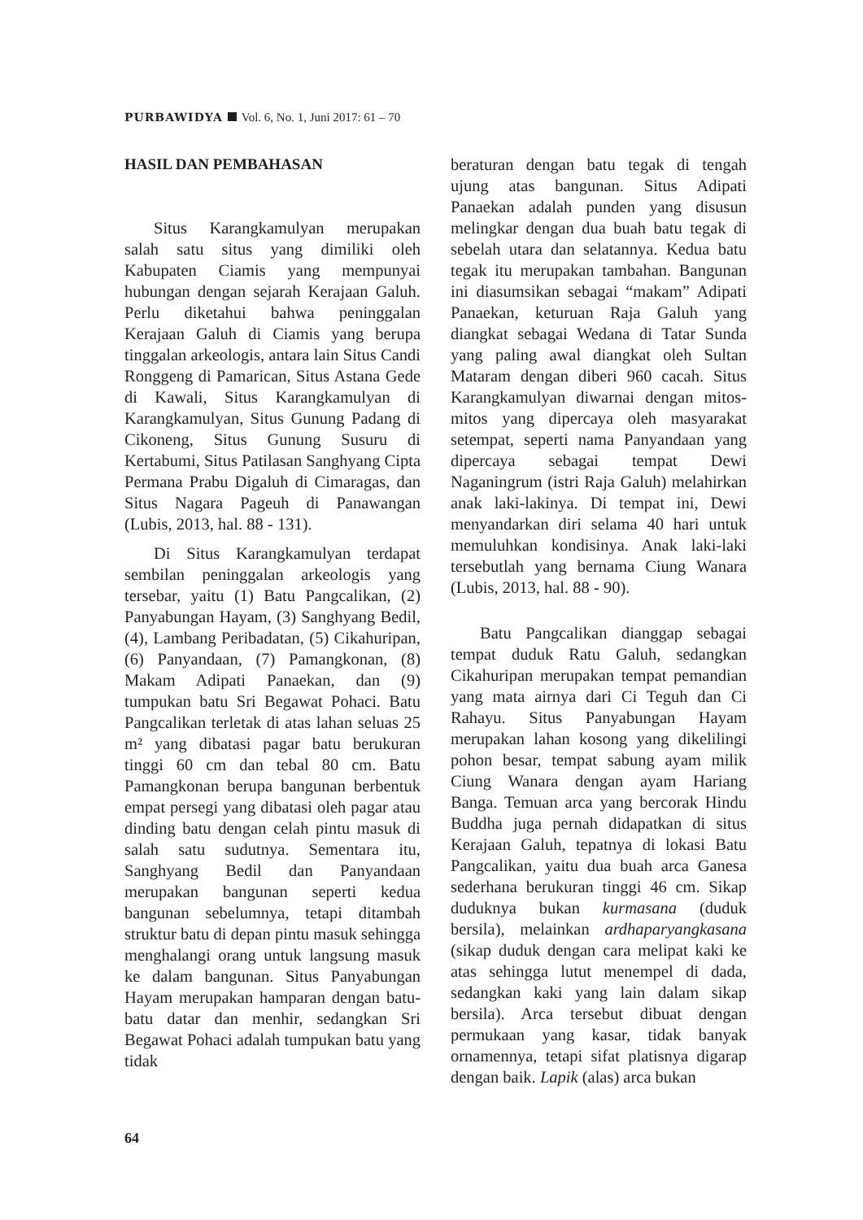PURBAWIDYA Vol. 6, No. 1, Juni 2017: 61 – 70
HASIL DAN PEMBAHASAN
Situs Karangkamulyan merupakan salah satu situs yang dimiliki oleh Kabupaten Ciamis yang mempunyai hubungan dengan sejarah Kerajaan Galuh. Perlu diketahui bahwa peninggalan Kerajaan Galuh di Ciamis yang berupa tinggalan arkeologis, antara lain Situs Candi Ronggeng di Pamarican, Situs Astana Gede di Kawali, Situs Karangkamulyan di Karangkamulyan, Situs Gunung Padang di Cikoneng, Situs Gunung Susuru di Kertabumi, Situs Patilasan Sanghyang Cipta Permana Prabu Digaluh di Cimaragas, dan Situs Nagara Pageuh di Panawangan (Lubis, 2013, hal. 88 - 131).
Di Situs Karangkamulyan terdapat sembilan peninggalan arkeologis yang tersebar, yaitu (1) Batu Pangcalikan, (2) Panyabungan Hayam, (3) Sanghyang Bedil, (4), Lambang Peribadatan, (5) Cikahuripan, (6) Panyandaan, (7) Pamangkonan, (8) Makam Adipati Panaekan, dan (9) tumpukan batu Sri Begawat Pohaci. Batu Pangcalikan terletak di atas lahan seluas 25 m² yang dibatasi pagar batu berukuran tinggi 60 cm dan tebal 80 cm. Batu Pamangkonan berupa bangunan berbentuk empat persegi yang dibatasi oleh pagar atau dinding batu dengan celah pintu masuk di salah satu sudutnya. Sementara itu, Sanghyang Bedil dan Panyandaan merupakan bangunan seperti kedua bangunan sebelumnya, tetapi ditambah struktur batu di depan pintu masuk sehingga menghalangi orang untuk langsung masuk ke dalam bangunan. Situs Panyabungan Hayam merupakan hamparan dengan batu-batu datar dan menhir, sedangkan Sri Begawat Pohaci adalah tumpukan batu yang tidak
beraturan dengan batu tegak di tengah ujung atas bangunan. Situs Adipati Panaekan adalah punden yang disusun melingkar dengan dua buah batu tegak di sebelah utara dan selatannya. Kedua batu tegak itu merupakan tambahan. Bangunan ini diasumsikan sebagai “makam” Adipati Panaekan, keturuan Raja Galuh yang diangkat sebagai Wedana di Tatar Sunda yang paling awal diangkat oleh Sultan Mataram dengan diberi 960 cacah. Situs Karangkamulyan diwarnai dengan mitos-mitos yang dipercaya oleh masyarakat setempat, seperti nama Panyandaan yang dipercaya sebagai tempat Dewi Naganingrum (istri Raja Galuh) melahirkan anak laki-lakinya. Di tempat ini, Dewi menyandarkan diri selama 40 hari untuk memuluhkan kondisinya. Anak laki-laki tersebutlah yang bernama Ciung Wanara (Lubis, 2013, hal. 88 - 90).
Batu Pangcalikan dianggap sebagai tempat duduk Ratu Galuh, sedangkan Cikahuripan merupakan tempat pemandian yang mata airnya dari Ci Teguh dan Ci Rahayu. Situs Panyabungan Hayam merupakan lahan kosong yang dikelilingi pohon besar, tempat sabung ayam milik Ciung Wanara dengan ayam Hariang Banga. Temuan arca yang bercorak Hindu Buddha juga pernah didapatkan di situs Kerajaan Galuh, tepatnya di lokasi Batu Pangcalikan, yaitu dua buah arca Ganesa sederhana berukuran tinggi 46 cm. Sikap duduknya bukan kurmasana (duduk bersila), melainkan ardhaparyangkasana (sikap duduk dengan cara melipat kaki ke atas sehingga lutut menempel di dada, sedangkan kaki yang lain dalam sikap bersila). Arca tersebut dibuat dengan permukaan yang kasar, tidak banyak ornamennya, tetapi sifat platisnya digarap dengan baik. Lapik (alas) arca bukan
64